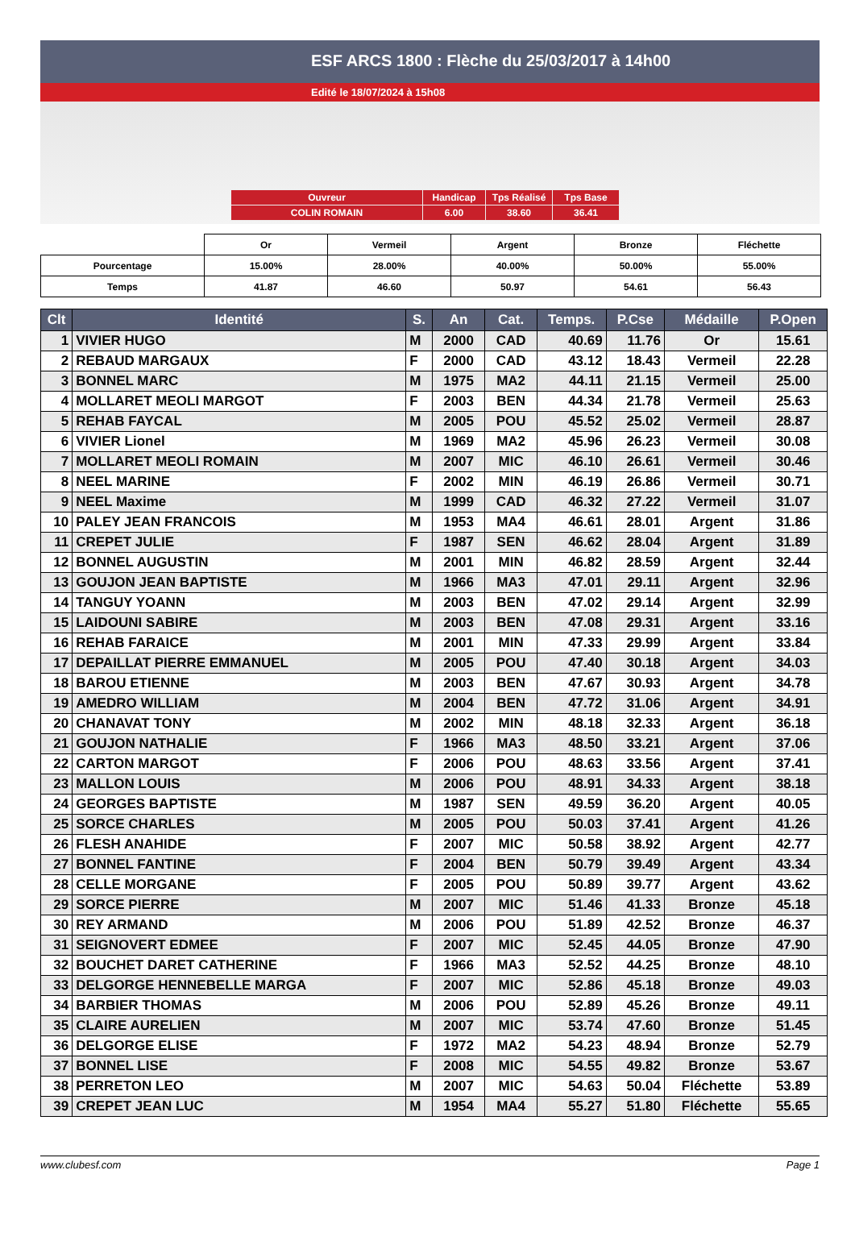ESF ARCS 1800 : Flèche du 25/03/2017 à 14h00
Edité le 18/07/2024 à 15h08
| Ouvreur | Handicap | Tps Réalisé | Tps Base |
| COLIN ROMAIN | 6.00 | 38.60 | 36.41 |
| | Or | Vermeil | Argent | Bronze | Fléchette |
| Pourcentage | 15.00% | 28.00% | 40.00% | 50.00% | 55.00% |
| Temps | 41.87 | 46.60 | 50.97 | 54.61 | 56.43 |
| Clt | Identité | S. | An | Cat. | Temps. | P.Cse | Médaille | P.Open |
| --- | --- | --- | --- | --- | --- | --- | --- | --- |
| 1 | VIVIER HUGO | M | 2000 | CAD | 40.69 | 11.76 | Or | 15.61 |
| 2 | REBAUD MARGAUX | F | 2000 | CAD | 43.12 | 18.43 | Vermeil | 22.28 |
| 3 | BONNEL MARC | M | 1975 | MA2 | 44.11 | 21.15 | Vermeil | 25.00 |
| 4 | MOLLARET MEOLI MARGOT | F | 2003 | BEN | 44.34 | 21.78 | Vermeil | 25.63 |
| 5 | REHAB FAYCAL | M | 2005 | POU | 45.52 | 25.02 | Vermeil | 28.87 |
| 6 | VIVIER Lionel | M | 1969 | MA2 | 45.96 | 26.23 | Vermeil | 30.08 |
| 7 | MOLLARET MEOLI ROMAIN | M | 2007 | MIC | 46.10 | 26.61 | Vermeil | 30.46 |
| 8 | NEEL MARINE | F | 2002 | MIN | 46.19 | 26.86 | Vermeil | 30.71 |
| 9 | NEEL Maxime | M | 1999 | CAD | 46.32 | 27.22 | Vermeil | 31.07 |
| 10 | PALEY JEAN FRANCOIS | M | 1953 | MA4 | 46.61 | 28.01 | Argent | 31.86 |
| 11 | CREPET JULIE | F | 1987 | SEN | 46.62 | 28.04 | Argent | 31.89 |
| 12 | BONNEL AUGUSTIN | M | 2001 | MIN | 46.82 | 28.59 | Argent | 32.44 |
| 13 | GOUJON JEAN BAPTISTE | M | 1966 | MA3 | 47.01 | 29.11 | Argent | 32.96 |
| 14 | TANGUY YOANN | M | 2003 | BEN | 47.02 | 29.14 | Argent | 32.99 |
| 15 | LAIDOUNI SABIRE | M | 2003 | BEN | 47.08 | 29.31 | Argent | 33.16 |
| 16 | REHAB FARAICE | M | 2001 | MIN | 47.33 | 29.99 | Argent | 33.84 |
| 17 | DEPAILLAT PIERRE EMMANUEL | M | 2005 | POU | 47.40 | 30.18 | Argent | 34.03 |
| 18 | BAROU ETIENNE | M | 2003 | BEN | 47.67 | 30.93 | Argent | 34.78 |
| 19 | AMEDRO WILLIAM | M | 2004 | BEN | 47.72 | 31.06 | Argent | 34.91 |
| 20 | CHANAVAT TONY | M | 2002 | MIN | 48.18 | 32.33 | Argent | 36.18 |
| 21 | GOUJON NATHALIE | F | 1966 | MA3 | 48.50 | 33.21 | Argent | 37.06 |
| 22 | CARTON MARGOT | F | 2006 | POU | 48.63 | 33.56 | Argent | 37.41 |
| 23 | MALLON LOUIS | M | 2006 | POU | 48.91 | 34.33 | Argent | 38.18 |
| 24 | GEORGES BAPTISTE | M | 1987 | SEN | 49.59 | 36.20 | Argent | 40.05 |
| 25 | SORCE CHARLES | M | 2005 | POU | 50.03 | 37.41 | Argent | 41.26 |
| 26 | FLESH ANAHIDE | F | 2007 | MIC | 50.58 | 38.92 | Argent | 42.77 |
| 27 | BONNEL FANTINE | F | 2004 | BEN | 50.79 | 39.49 | Argent | 43.34 |
| 28 | CELLE MORGANE | F | 2005 | POU | 50.89 | 39.77 | Argent | 43.62 |
| 29 | SORCE PIERRE | M | 2007 | MIC | 51.46 | 41.33 | Bronze | 45.18 |
| 30 | REY ARMAND | M | 2006 | POU | 51.89 | 42.52 | Bronze | 46.37 |
| 31 | SEIGNOVERT EDMEE | F | 2007 | MIC | 52.45 | 44.05 | Bronze | 47.90 |
| 32 | BOUCHET DARET CATHERINE | F | 1966 | MA3 | 52.52 | 44.25 | Bronze | 48.10 |
| 33 | DELGORGE HENNEBELLE MARGA | F | 2007 | MIC | 52.86 | 45.18 | Bronze | 49.03 |
| 34 | BARBIER THOMAS | M | 2006 | POU | 52.89 | 45.26 | Bronze | 49.11 |
| 35 | CLAIRE AURELIEN | M | 2007 | MIC | 53.74 | 47.60 | Bronze | 51.45 |
| 36 | DELGORGE ELISE | F | 1972 | MA2 | 54.23 | 48.94 | Bronze | 52.79 |
| 37 | BONNEL LISE | F | 2008 | MIC | 54.55 | 49.82 | Bronze | 53.67 |
| 38 | PERRETON LEO | M | 2007 | MIC | 54.63 | 50.04 | Fléchette | 53.89 |
| 39 | CREPET JEAN LUC | M | 1954 | MA4 | 55.27 | 51.80 | Fléchette | 55.65 |
www.clubesf.com Page 1